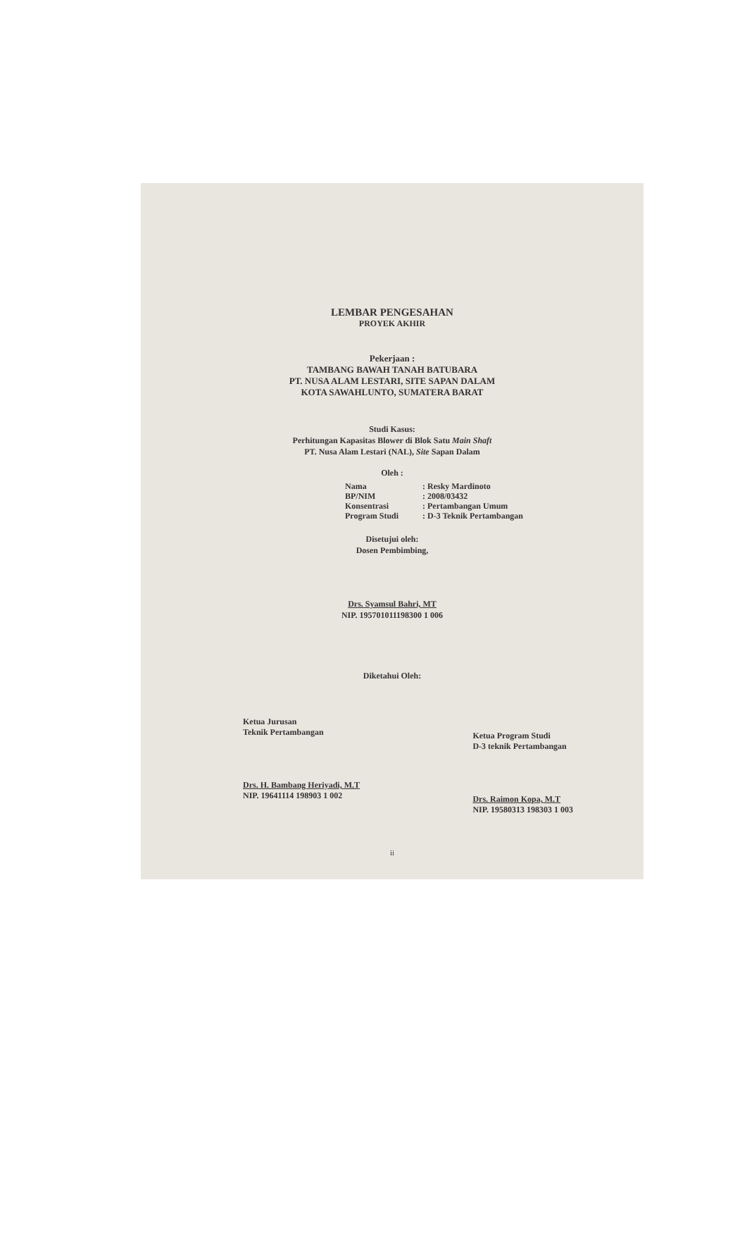LEMBAR PENGESAHAN
PROYEK AKHIR
Pekerjaan :
TAMBANG BAWAH TANAH BATUBARA
PT. NUSA ALAM LESTARI, SITE SAPAN DALAM
KOTA SAWAHLUNTO, SUMATERA BARAT
Studi Kasus:
Perhitungan Kapasitas Blower di Blok Satu Main Shaft
PT. Nusa Alam Lestari (NAL), Site Sapan Dalam
Oleh :
Nama : Resky Mardinoto
BP/NIM : 2008/03432
Konsentrasi : Pertambangan Umum
Program Studi : D-3 Teknik Pertambangan
Disetujui oleh:
Dosen Pembimbing,
Drs. Syamsul Bahri, MT
NIP. 195701011198300 1 006
Diketahui Oleh:
Ketua Jurusan
Teknik Pertambangan
Drs. H. Bambang Heriyadi, M.T
NIP. 19641114 198903 1 002
Ketua Program Studi
D-3 teknik Pertambangan
Drs. Raimon Kopa, M.T
NIP. 19580313 198303 1 003
ii